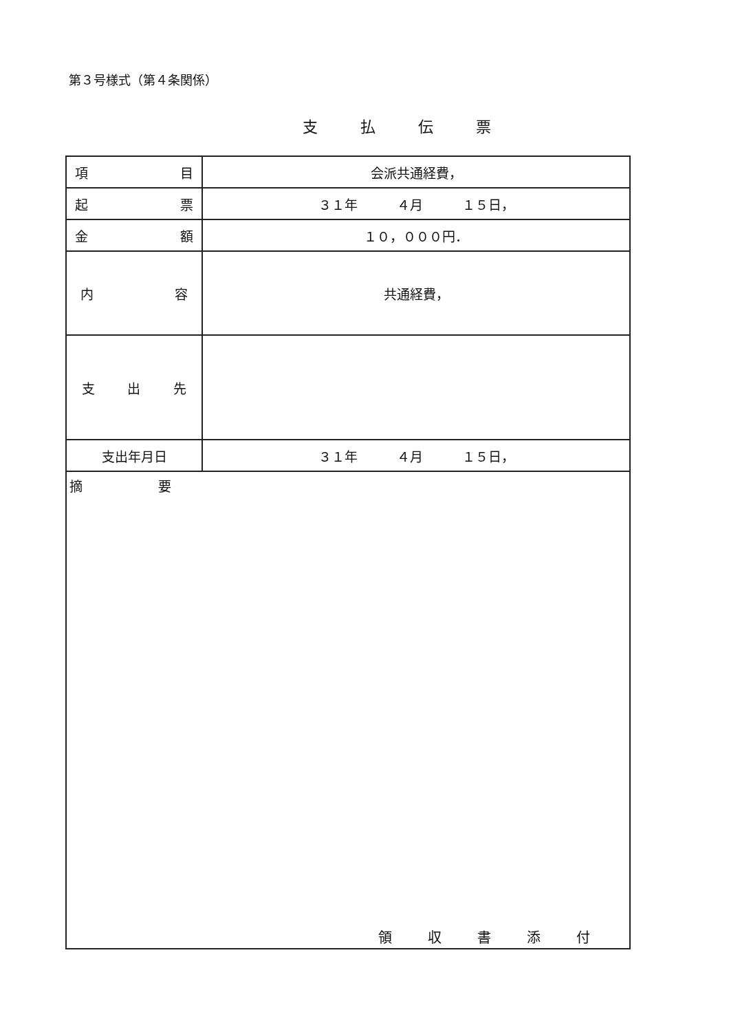第３号様式（第４条関係）
支払伝票
| 項 目 | 会派共通経費， |
| 起 票 | ３１年 ４月 １５日， |
| 金 額 | １０，０００円． |
| 内 容 | 共通経費， |
| 支 出 先 | |
| 支出年月日 | ３１年 ４月 １５日， |
| 摘 要 | |
領収書添付